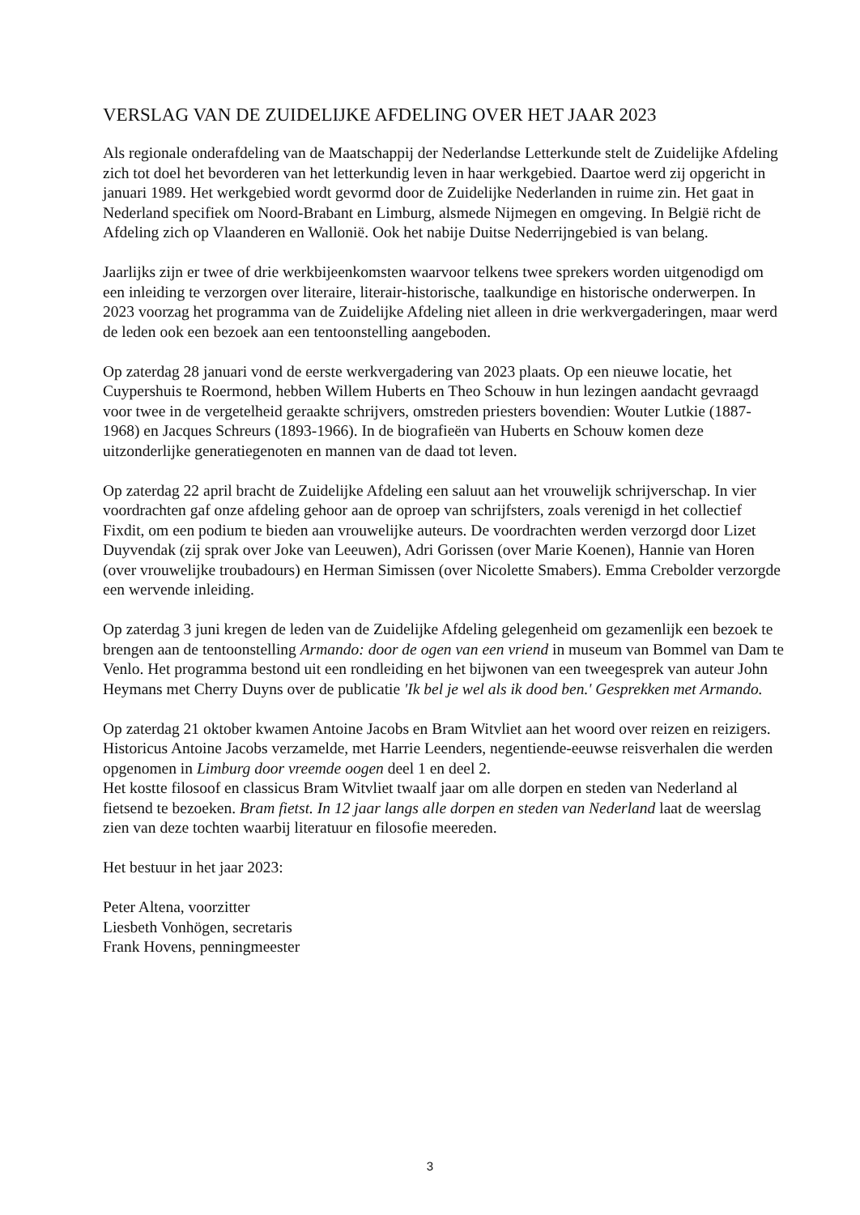VERSLAG VAN DE ZUIDELIJKE AFDELING OVER HET JAAR 2023
Als regionale onderafdeling van de Maatschappij der Nederlandse Letterkunde stelt de Zuidelijke Afdeling zich tot doel het bevorderen van het letterkundig leven in haar werkgebied. Daartoe werd zij opgericht in januari 1989. Het werkgebied wordt gevormd door de Zuidelijke Nederlanden in ruime zin. Het gaat in Nederland specifiek om Noord-Brabant en Limburg, alsmede Nijmegen en omgeving. In België richt de Afdeling zich op Vlaanderen en Wallonië. Ook het nabije Duitse Nederrijngebied is van belang.
Jaarlijks zijn er twee of drie werkbijeenkomsten waarvoor telkens twee sprekers worden uitgenodigd om een inleiding te verzorgen over literaire, literair-historische, taalkundige en historische onderwerpen. In 2023 voorzag het programma van de Zuidelijke Afdeling niet alleen in drie werkvergaderingen, maar werd de leden ook een bezoek aan een tentoonstelling aangeboden.
Op zaterdag 28 januari vond de eerste werkvergadering van 2023 plaats. Op een nieuwe locatie, het Cuypershuis te Roermond, hebben Willem Huberts en Theo Schouw in hun lezingen aandacht gevraagd voor twee in de vergetelheid geraakte schrijvers, omstreden priesters bovendien: Wouter Lutkie (1887-1968) en Jacques Schreurs (1893-1966). In de biografieën van Huberts en Schouw komen deze uitzonderlijke generatiegenoten en mannen van de daad tot leven.
Op zaterdag 22 april bracht de Zuidelijke Afdeling een saluut aan het vrouwelijk schrijverschap. In vier voordrachten gaf onze afdeling gehoor aan de oproep van schrijfsters, zoals verenigd in het collectief Fixdit, om een podium te bieden aan vrouwelijke auteurs. De voordrachten werden verzorgd door Lizet Duyvendak (zij sprak over Joke van Leeuwen), Adri Gorissen (over Marie Koenen), Hannie van Horen (over vrouwelijke troubadours) en Herman Simissen (over Nicolette Smabers). Emma Crebolder verzorgde een wervende inleiding.
Op zaterdag 3 juni kregen de leden van de Zuidelijke Afdeling gelegenheid om gezamenlijk een bezoek te brengen aan de tentoonstelling Armando: door de ogen van een vriend in museum van Bommel van Dam te Venlo. Het programma bestond uit een rondleiding en het bijwonen van een tweegesprek van auteur John Heymans met Cherry Duyns over de publicatie 'Ik bel je wel als ik dood ben.' Gesprekken met Armando.
Op zaterdag 21 oktober kwamen Antoine Jacobs en Bram Witvliet aan het woord over reizen en reizigers. Historicus Antoine Jacobs verzamelde, met Harrie Leenders, negentiende-eeuwse reisverhalen die werden opgenomen in Limburg door vreemde oogen deel 1 en deel 2.
Het kostte filosoof en classicus Bram Witvliet twaalf jaar om alle dorpen en steden van Nederland al fietsend te bezoeken. Bram fietst. In 12 jaar langs alle dorpen en steden van Nederland laat de weerslag zien van deze tochten waarbij literatuur en filosofie meereden.
Het bestuur in het jaar 2023:
Peter Altena, voorzitter
Liesbeth Vonhögen, secretaris
Frank Hovens, penningmeester
3